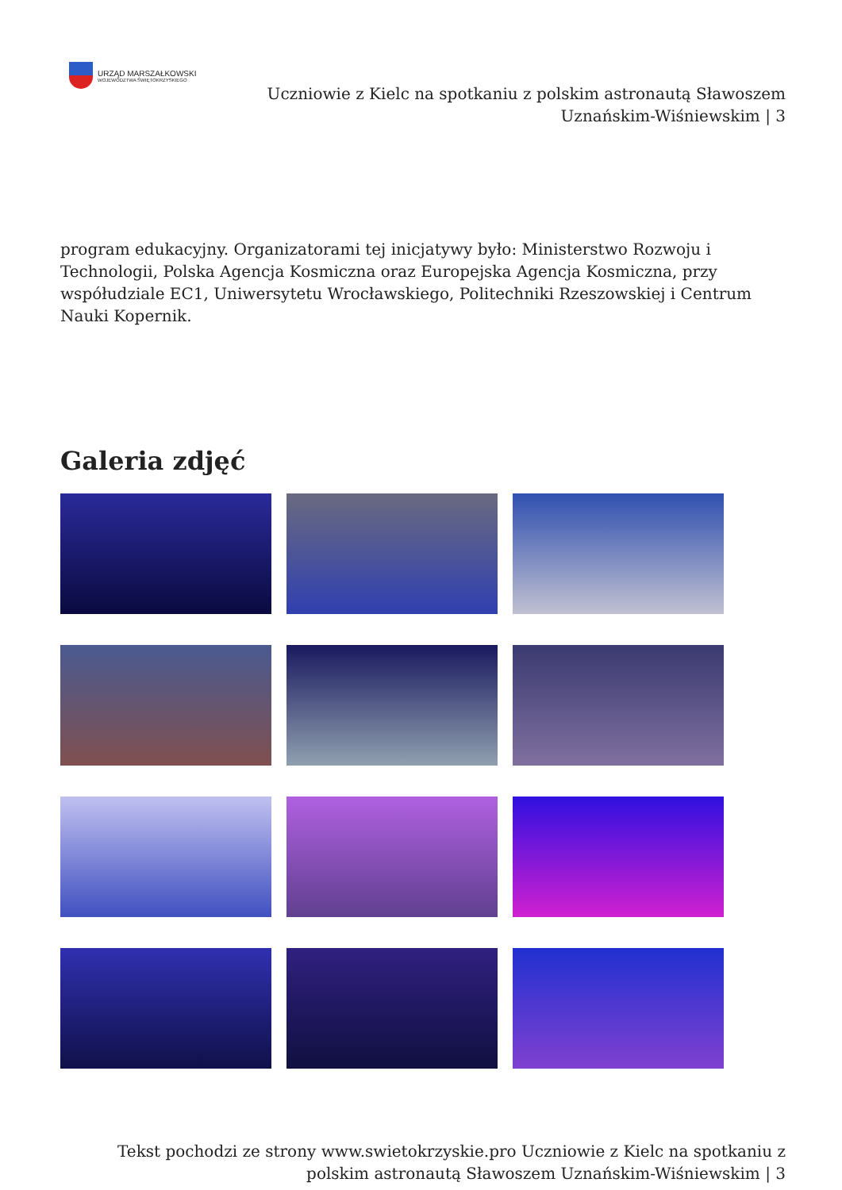URZĄD MARSZAŁKOWSKI
WOJEWÓDZTWA ŚWIĘTOKRZYSKIEGO
Uczniowie z Kielc na spotkaniu z polskim astronautą Sławoszem Uznańskim-Wiśniewskim | 3
program edukacyjny. Organizatorami tej inicjatywy było: Ministerstwo Rozwoju i Technologii, Polska Agencja Kosmiczna oraz Europejska Agencja Kosmiczna, przy współudziale EC1, Uniwersytetu Wrocławskiego, Politechniki Rzeszowskiej i Centrum Nauki Kopernik.
Galeria zdjęć
Tekst pochodzi ze strony www.swietokrzyskie.pro Uczniowie z Kielc na spotkaniu z polskim astronautą Sławoszem Uznańskim-Wiśniewskim | 3